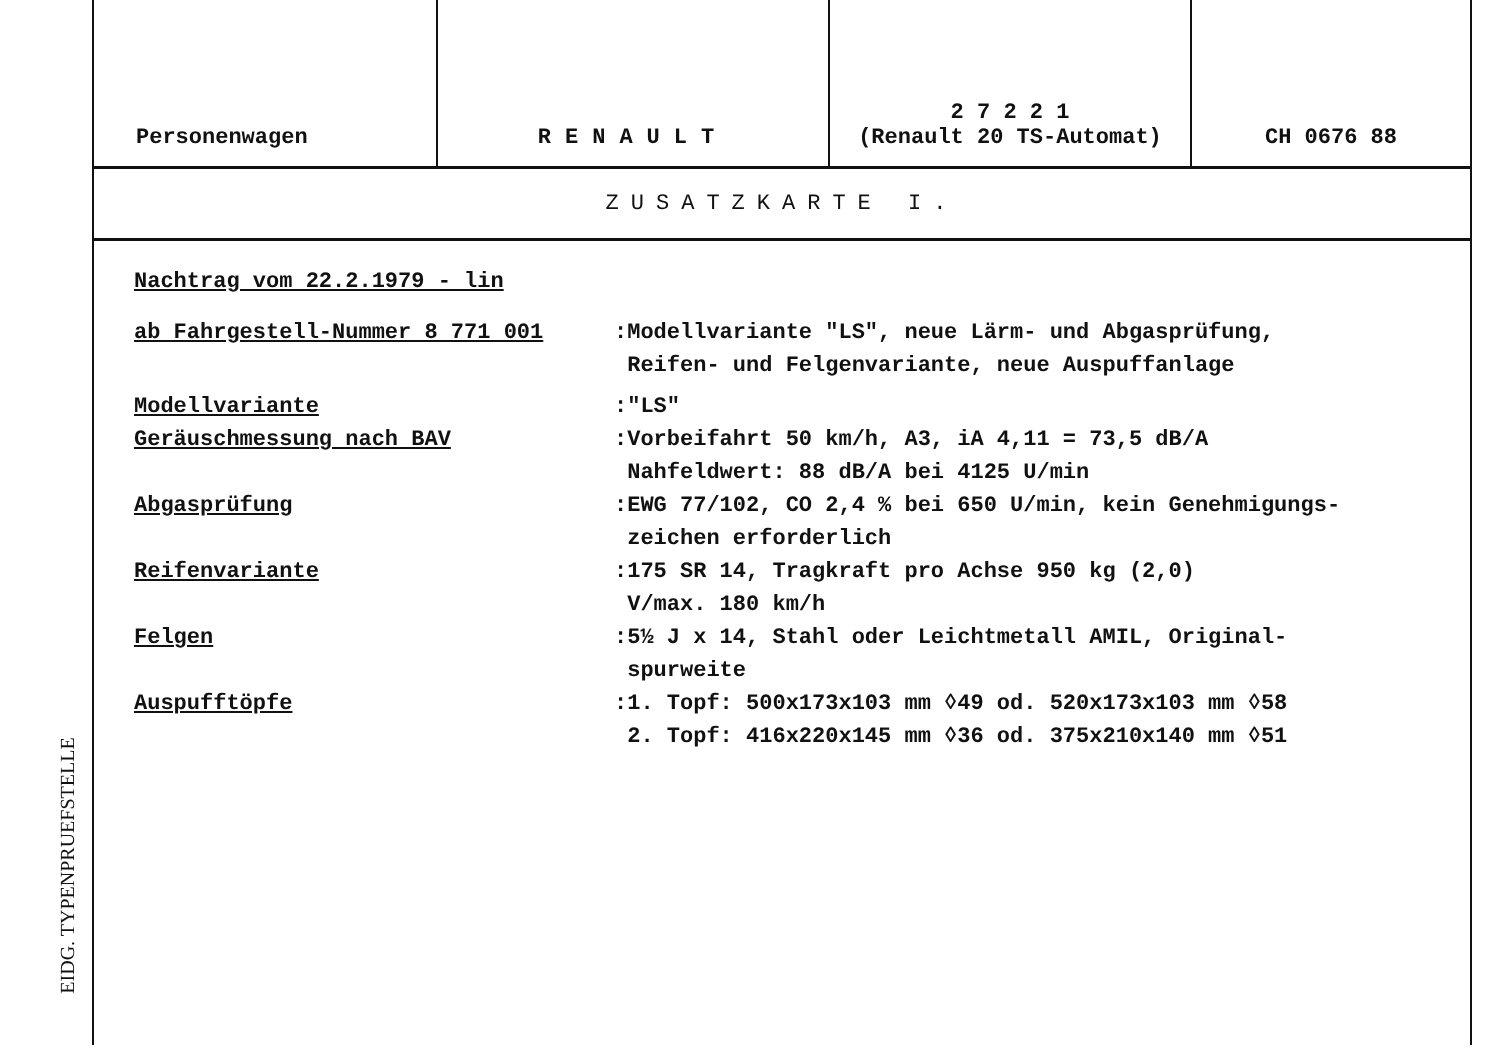EIDG. TYPENPRUEFSTELLE
| Personenwagen | RENAULT | 2 7 2 2 1 (Renault 20 TS-Automat) | CH 0676 88 |
ZUSATZKARTE I.
Nachtrag vom 22.2.1979 - lin
| ab Fahrgestell-Nummer 8 771 001 | : | Modellvariante "LS", neue Lärm- und Abgasprüfung, Reifen- und Felgenvariante, neue Auspuffanlage |
| Modellvariante | : | "LS" |
| Geräuschmessung nach BAV | : | Vorbeifahrt 50 km/h, A3, iA 4,11 = 73,5 dB/A Nahfeldwert: 88 dB/A bei 4125 U/min |
| Abgasprüfung | : | EWG 77/102, CO 2,4 % bei 650 U/min, kein Genehmigungs- zeichen erforderlich |
| Reifenvariante | : | 175 SR 14, Tragkraft pro Achse 950 kg (2,0) V/max. 180 km/h |
| Felgen | : | 5½ J x 14, Stahl oder Leichtmetall AMIL, Original- spurweite |
| Auspufftöpfe | : | 1. Topf: 500x173x103 mm ◊49 od. 520x173x103 mm ◊58 2. Topf: 416x220x145 mm ◊36 od. 375x210x140 mm ◊51 |